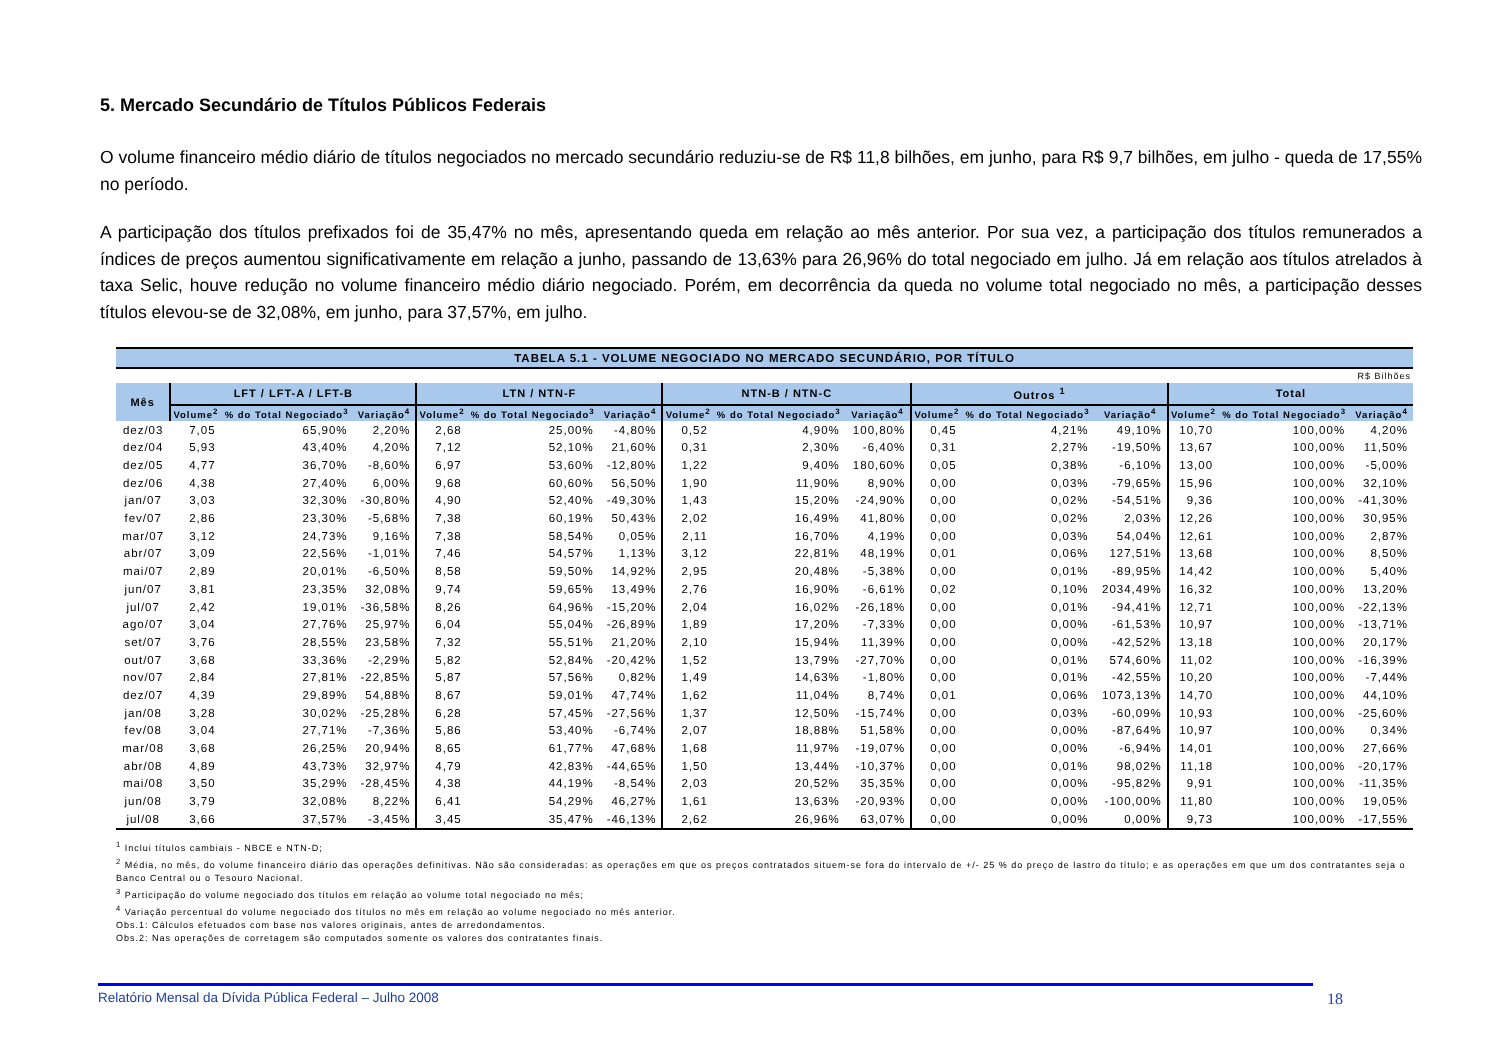5. Mercado Secundário de Títulos Públicos Federais
O volume financeiro médio diário de títulos negociados no mercado secundário reduziu-se de R$ 11,8 bilhões, em junho, para R$ 9,7 bilhões, em julho - queda de 17,55% no período.
A participação dos títulos prefixados foi de 35,47% no mês, apresentando queda em relação ao mês anterior. Por sua vez, a participação dos títulos remunerados a índices de preços aumentou significativamente em relação a junho, passando de 13,63% para 26,96% do total negociado em julho. Já em relação aos títulos atrelados à taxa Selic, houve redução no volume financeiro médio diário negociado. Porém, em decorrência da queda no volume total negociado no mês, a participação desses títulos elevou-se de 32,08%, em junho, para 37,57%, em julho.
| TABELA 5.1 - VOLUME NEGOCIADO NO MERCADO SECUNDÁRIO, POR TÍTULO | | | | | | | | | | | | | | | |
| R$ Bilhões | | | | | | | | | | | | | | | |
| Mês | LFT / LFT-A / LFT-B | | | LTN / NTN-F | | | NTN-B / NTN-C | | | Outros <sup>1</sup> | | | Total | | |
| | Volume<sup>2</sup> | % do Total Negociado<sup>3</sup> | Variação<sup>4</sup> | Volume<sup>2</sup> | % do Total Negociado<sup>3</sup> | Variação<sup>4</sup> | Volume<sup>2</sup> | % do Total Negociado<sup>3</sup> | Variação<sup>4</sup> | Volume<sup>2</sup> | % do Total Negociado<sup>3</sup> | Variação<sup>4</sup> | Volume<sup>2</sup> | % do Total Negociado<sup>3</sup> | Variação<sup>4</sup> |
| dez/03 | 7,05 | 65,90% | 2,20% | 2,68 | 25,00% | -4,80% | 0,52 | 4,90% | 100,80% | 0,45 | 4,21% | 49,10% | 10,70 | 100,00% | 4,20% |
| dez/04 | 5,93 | 43,40% | 4,20% | 7,12 | 52,10% | 21,60% | 0,31 | 2,30% | -6,40% | 0,31 | 2,27% | -19,50% | 13,67 | 100,00% | 11,50% |
| dez/05 | 4,77 | 36,70% | -8,60% | 6,97 | 53,60% | -12,80% | 1,22 | 9,40% | 180,60% | 0,05 | 0,38% | -6,10% | 13,00 | 100,00% | -5,00% |
| dez/06 | 4,38 | 27,40% | 6,00% | 9,68 | 60,60% | 56,50% | 1,90 | 11,90% | 8,90% | 0,00 | 0,03% | -79,65% | 15,96 | 100,00% | 32,10% |
| jan/07 | 3,03 | 32,30% | -30,80% | 4,90 | 52,40% | -49,30% | 1,43 | 15,20% | -24,90% | 0,00 | 0,02% | -54,51% | 9,36 | 100,00% | -41,30% |
| fev/07 | 2,86 | 23,30% | -5,68% | 7,38 | 60,19% | 50,43% | 2,02 | 16,49% | 41,80% | 0,00 | 0,02% | 2,03% | 12,26 | 100,00% | 30,95% |
| mar/07 | 3,12 | 24,73% | 9,16% | 7,38 | 58,54% | 0,05% | 2,11 | 16,70% | 4,19% | 0,00 | 0,03% | 54,04% | 12,61 | 100,00% | 2,87% |
| abr/07 | 3,09 | 22,56% | -1,01% | 7,46 | 54,57% | 1,13% | 3,12 | 22,81% | 48,19% | 0,01 | 0,06% | 127,51% | 13,68 | 100,00% | 8,50% |
| mai/07 | 2,89 | 20,01% | -6,50% | 8,58 | 59,50% | 14,92% | 2,95 | 20,48% | -5,38% | 0,00 | 0,01% | -89,95% | 14,42 | 100,00% | 5,40% |
| jun/07 | 3,81 | 23,35% | 32,08% | 9,74 | 59,65% | 13,49% | 2,76 | 16,90% | -6,61% | 0,02 | 0,10% | 2034,49% | 16,32 | 100,00% | 13,20% |
| jul/07 | 2,42 | 19,01% | -36,58% | 8,26 | 64,96% | -15,20% | 2,04 | 16,02% | -26,18% | 0,00 | 0,01% | -94,41% | 12,71 | 100,00% | -22,13% |
| ago/07 | 3,04 | 27,76% | 25,97% | 6,04 | 55,04% | -26,89% | 1,89 | 17,20% | -7,33% | 0,00 | 0,00% | -61,53% | 10,97 | 100,00% | -13,71% |
| set/07 | 3,76 | 28,55% | 23,58% | 7,32 | 55,51% | 21,20% | 2,10 | 15,94% | 11,39% | 0,00 | 0,00% | -42,52% | 13,18 | 100,00% | 20,17% |
| out/07 | 3,68 | 33,36% | -2,29% | 5,82 | 52,84% | -20,42% | 1,52 | 13,79% | -27,70% | 0,00 | 0,01% | 574,60% | 11,02 | 100,00% | -16,39% |
| nov/07 | 2,84 | 27,81% | -22,85% | 5,87 | 57,56% | 0,82% | 1,49 | 14,63% | -1,80% | 0,00 | 0,01% | -42,55% | 10,20 | 100,00% | -7,44% |
| dez/07 | 4,39 | 29,89% | 54,88% | 8,67 | 59,01% | 47,74% | 1,62 | 11,04% | 8,74% | 0,01 | 0,06% | 1073,13% | 14,70 | 100,00% | 44,10% |
| jan/08 | 3,28 | 30,02% | -25,28% | 6,28 | 57,45% | -27,56% | 1,37 | 12,50% | -15,74% | 0,00 | 0,03% | -60,09% | 10,93 | 100,00% | -25,60% |
| fev/08 | 3,04 | 27,71% | -7,36% | 5,86 | 53,40% | -6,74% | 2,07 | 18,88% | 51,58% | 0,00 | 0,00% | -87,64% | 10,97 | 100,00% | 0,34% |
| mar/08 | 3,68 | 26,25% | 20,94% | 8,65 | 61,77% | 47,68% | 1,68 | 11,97% | -19,07% | 0,00 | 0,00% | -6,94% | 14,01 | 100,00% | 27,66% |
| abr/08 | 4,89 | 43,73% | 32,97% | 4,79 | 42,83% | -44,65% | 1,50 | 13,44% | -10,37% | 0,00 | 0,01% | 98,02% | 11,18 | 100,00% | -20,17% |
| mai/08 | 3,50 | 35,29% | -28,45% | 4,38 | 44,19% | -8,54% | 2,03 | 20,52% | 35,35% | 0,00 | 0,00% | -95,82% | 9,91 | 100,00% | -11,35% |
| jun/08 | 3,79 | 32,08% | 8,22% | 6,41 | 54,29% | 46,27% | 1,61 | 13,63% | -20,93% | 0,00 | 0,00% | -100,00% | 11,80 | 100,00% | 19,05% |
| jul/08 | 3,66 | 37,57% | -3,45% | 3,45 | 35,47% | -46,13% | 2,62 | 26,96% | 63,07% | 0,00 | 0,00% | 0,00% | 9,73 | 100,00% | -17,55% |
<sup>1</sup> Inclui títulos cambiais - NBCE e NTN-D;
<sup>2</sup> Média, no mês, do volume financeiro diário das operações definitivas. Não são consideradas: as operações em que os preços contratados situem-se fora do intervalo de +/- 25 % do preço de lastro do título; e as operações em que um dos contratantes seja o Banco Central ou o Tesouro Nacional.
<sup>3</sup> Participação do volume negociado dos títulos em relação ao volume total negociado no mês;
<sup>4</sup> Variação percentual do volume negociado dos títulos no mês em relação ao volume negociado no mês anterior.
Obs.1: Cálculos efetuados com base nos valores originais, antes de arredondamentos.
Obs.2: Nas operações de corretagem são computados somente os valores dos contratantes finais.
Relatório Mensal da Dívida Pública Federal – Julho 2008 18